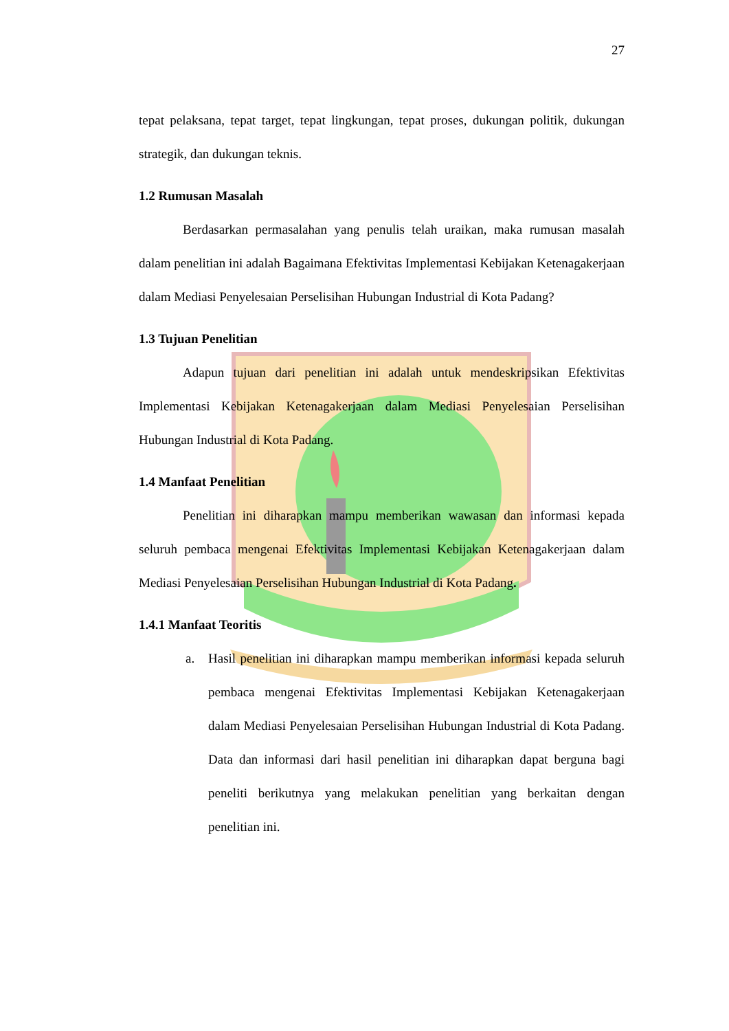27
tepat pelaksana, tepat target, tepat lingkungan, tepat proses, dukungan politik, dukungan strategik, dan dukungan teknis.
1.2 Rumusan Masalah
Berdasarkan permasalahan yang penulis telah uraikan, maka rumusan masalah dalam penelitian ini adalah Bagaimana Efektivitas Implementasi Kebijakan Ketenagakerjaan dalam Mediasi Penyelesaian Perselisihan Hubungan Industrial di Kota Padang?
1.3 Tujuan Penelitian
Adapun tujuan dari penelitian ini adalah untuk mendeskripsikan Efektivitas Implementasi Kebijakan Ketenagakerjaan dalam Mediasi Penyelesaian Perselisihan Hubungan Industrial di Kota Padang.
1.4 Manfaat Penelitian
Penelitian ini diharapkan mampu memberikan wawasan dan informasi kepada seluruh pembaca mengenai Efektivitas Implementasi Kebijakan Ketenagakerjaan dalam Mediasi Penyelesaian Perselisihan Hubungan Industrial di Kota Padang.
1.4.1 Manfaat Teoritis
a. Hasil penelitian ini diharapkan mampu memberikan informasi kepada seluruh pembaca mengenai Efektivitas Implementasi Kebijakan Ketenagakerjaan dalam Mediasi Penyelesaian Perselisihan Hubungan Industrial di Kota Padang. Data dan informasi dari hasil penelitian ini diharapkan dapat berguna bagi peneliti berikutnya yang melakukan penelitian yang berkaitan dengan penelitian ini.